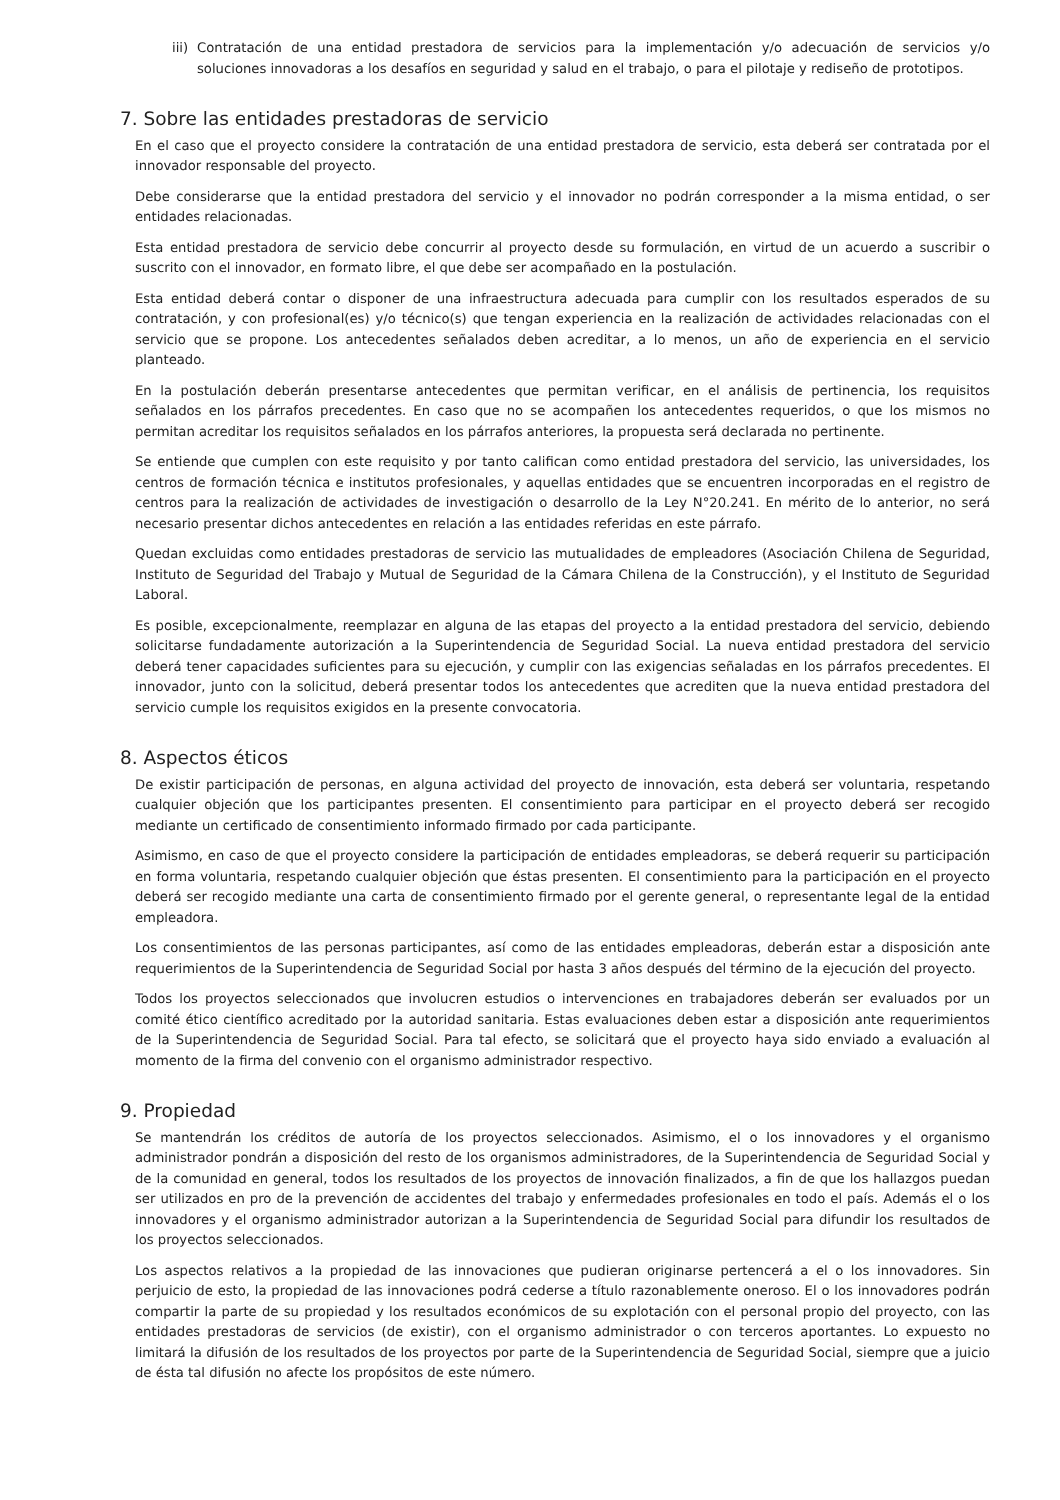iii)
Contratación de una entidad prestadora de servicios para la implementación y/o adecuación de servicios y/o soluciones innovadoras a los desafíos en seguridad y salud en el trabajo, o para el pilotaje y rediseño de prototipos.
7. Sobre las entidades prestadoras de servicio
En el caso que el proyecto considere la contratación de una entidad prestadora de servicio, esta deberá ser contratada por el innovador responsable del proyecto.
Debe considerarse que la entidad prestadora del servicio y el innovador no podrán corresponder a la misma entidad, o ser entidades relacionadas.
Esta entidad prestadora de servicio debe concurrir al proyecto desde su formulación, en virtud de un acuerdo a suscribir o suscrito con el innovador, en formato libre, el que debe ser acompañado en la postulación.
Esta entidad deberá contar o disponer de una infraestructura adecuada para cumplir con los resultados esperados de su contratación, y con profesional(es) y/o técnico(s) que tengan experiencia en la realización de actividades relacionadas con el servicio que se propone. Los antecedentes señalados deben acreditar, a lo menos, un año de experiencia en el servicio planteado.
En la postulación deberán presentarse antecedentes que permitan verificar, en el análisis de pertinencia, los requisitos señalados en los párrafos precedentes. En caso que no se acompañen los antecedentes requeridos, o que los mismos no permitan acreditar los requisitos señalados en los párrafos anteriores, la propuesta será declarada no pertinente.
Se entiende que cumplen con este requisito y por tanto califican como entidad prestadora del servicio, las universidades, los centros de formación técnica e institutos profesionales, y aquellas entidades que se encuentren incorporadas en el registro de centros para la realización de actividades de investigación o desarrollo de la Ley N°20.241. En mérito de lo anterior, no será necesario presentar dichos antecedentes en relación a las entidades referidas en este párrafo.
Quedan excluidas como entidades prestadoras de servicio las mutualidades de empleadores (Asociación Chilena de Seguridad, Instituto de Seguridad del Trabajo y Mutual de Seguridad de la Cámara Chilena de la Construcción), y el Instituto de Seguridad Laboral.
Es posible, excepcionalmente, reemplazar en alguna de las etapas del proyecto a la entidad prestadora del servicio, debiendo solicitarse fundadamente autorización a la Superintendencia de Seguridad Social. La nueva entidad prestadora del servicio deberá tener capacidades suficientes para su ejecución, y cumplir con las exigencias señaladas en los párrafos precedentes. El innovador, junto con la solicitud, deberá presentar todos los antecedentes que acrediten que la nueva entidad prestadora del servicio cumple los requisitos exigidos en la presente convocatoria.
8. Aspectos éticos
De existir participación de personas, en alguna actividad del proyecto de innovación, esta deberá ser voluntaria, respetando cualquier objeción que los participantes presenten. El consentimiento para participar en el proyecto deberá ser recogido mediante un certificado de consentimiento informado firmado por cada participante.
Asimismo, en caso de que el proyecto considere la participación de entidades empleadoras, se deberá requerir su participación en forma voluntaria, respetando cualquier objeción que éstas presenten. El consentimiento para la participación en el proyecto deberá ser recogido mediante una carta de consentimiento firmado por el gerente general, o representante legal de la entidad empleadora.
Los consentimientos de las personas participantes, así como de las entidades empleadoras, deberán estar a disposición ante requerimientos de la Superintendencia de Seguridad Social por hasta 3 años después del término de la ejecución del proyecto.
Todos los proyectos seleccionados que involucren estudios o intervenciones en trabajadores deberán ser evaluados por un comité ético científico acreditado por la autoridad sanitaria. Estas evaluaciones deben estar a disposición ante requerimientos de la Superintendencia de Seguridad Social. Para tal efecto, se solicitará que el proyecto haya sido enviado a evaluación al momento de la firma del convenio con el organismo administrador respectivo.
9. Propiedad
Se mantendrán los créditos de autoría de los proyectos seleccionados. Asimismo, el o los innovadores y el organismo administrador pondrán a disposición del resto de los organismos administradores, de la Superintendencia de Seguridad Social y de la comunidad en general, todos los resultados de los proyectos de innovación finalizados, a fin de que los hallazgos puedan ser utilizados en pro de la prevención de accidentes del trabajo y enfermedades profesionales en todo el país. Además el o los innovadores y el organismo administrador autorizan a la Superintendencia de Seguridad Social para difundir los resultados de los proyectos seleccionados.
Los aspectos relativos a la propiedad de las innovaciones que pudieran originarse pertencerá a el o los innovadores. Sin perjuicio de esto, la propiedad de las innovaciones podrá cederse a título razonablemente oneroso. El o los innovadores podrán compartir la parte de su propiedad y los resultados económicos de su explotación con el personal propio del proyecto, con las entidades prestadoras de servicios (de existir), con el organismo administrador o con terceros aportantes. Lo expuesto no limitará la difusión de los resultados de los proyectos por parte de la Superintendencia de Seguridad Social, siempre que a juicio de ésta tal difusión no afecte los propósitos de este número.